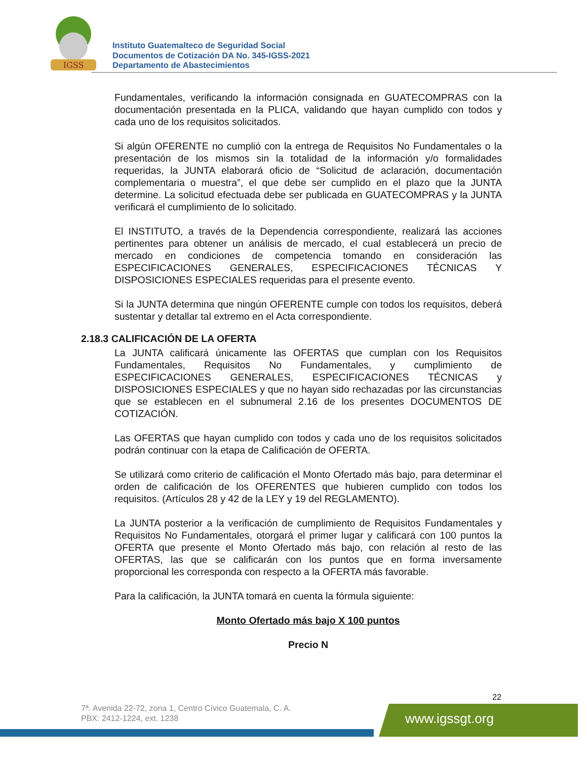IGSS
Instituto Guatemalteco de Seguridad Social
Documentos de Cotización DA No. 345-IGSS-2021
Departamento de Abastecimientos
Fundamentales, verificando la información consignada en GUATECOMPRAS con la documentación presentada en la PLICA, validando que hayan cumplido con todos y cada uno de los requisitos solicitados.
Si algún OFERENTE no cumplió con la entrega de Requisitos No Fundamentales o la presentación de los mismos sin la totalidad de la información y/o formalidades requeridas, la JUNTA elaborará oficio de “Solicitud de aclaración, documentación complementaria o muestra”, el que debe ser cumplido en el plazo que la JUNTA determine. La solicitud efectuada debe ser publicada en GUATECOMPRAS y la JUNTA verificará el cumplimiento de lo solicitado.
El INSTITUTO, a través de la Dependencia correspondiente, realizará las acciones pertinentes para obtener un análisis de mercado, el cual establecerá un precio de mercado en condiciones de competencia tomando en consideración las ESPECIFICACIONES GENERALES, ESPECIFICACIONES TÉCNICAS Y DISPOSICIONES ESPECIALES requeridas para el presente evento.
Si la JUNTA determina que ningún OFERENTE cumple con todos los requisitos, deberá sustentar y detallar tal extremo en el Acta correspondiente.
La JUNTA calificará únicamente las OFERTAS que cumplan con los Requisitos Fundamentales, Requisitos No Fundamentales, y cumplimiento de ESPECIFICACIONES GENERALES, ESPECIFICACIONES TÉCNICAS y DISPOSICIONES ESPECIALES y que no hayan sido rechazadas por las circunstancias que se establecen en el subnumeral 2.16 de los presentes DOCUMENTOS DE COTIZACIÓN.
Las OFERTAS que hayan cumplido con todos y cada uno de los requisitos solicitados podrán continuar con la etapa de Calificación de OFERTA.
Se utilizará como criterio de calificación el Monto Ofertado más bajo, para determinar el orden de calificación de los OFERENTES que hubieren cumplido con todos los requisitos. (Artículos 28 y 42 de la LEY y 19 del REGLAMENTO).
La JUNTA posterior a la verificación de cumplimiento de Requisitos Fundamentales y Requisitos No Fundamentales, otorgará el primer lugar y calificará con 100 puntos la OFERTA que presente el Monto Ofertado más bajo, con relación al resto de las OFERTAS, las que se calificarán con los puntos que en forma inversamente proporcional les corresponda con respecto a la OFERTA más favorable.
Para la calificación, la JUNTA tomará en cuenta la fórmula siguiente:
Monto Ofertado más bajo X 100 puntos
Precio N
2.18.3 CALIFICACIÓN DE LA OFERTA
22
7ª. Avenida 22-72, zona 1, Centro Cívico Guatemala, C. A.
PBX: 2412-1224, ext. 1238
www.igssgt.org